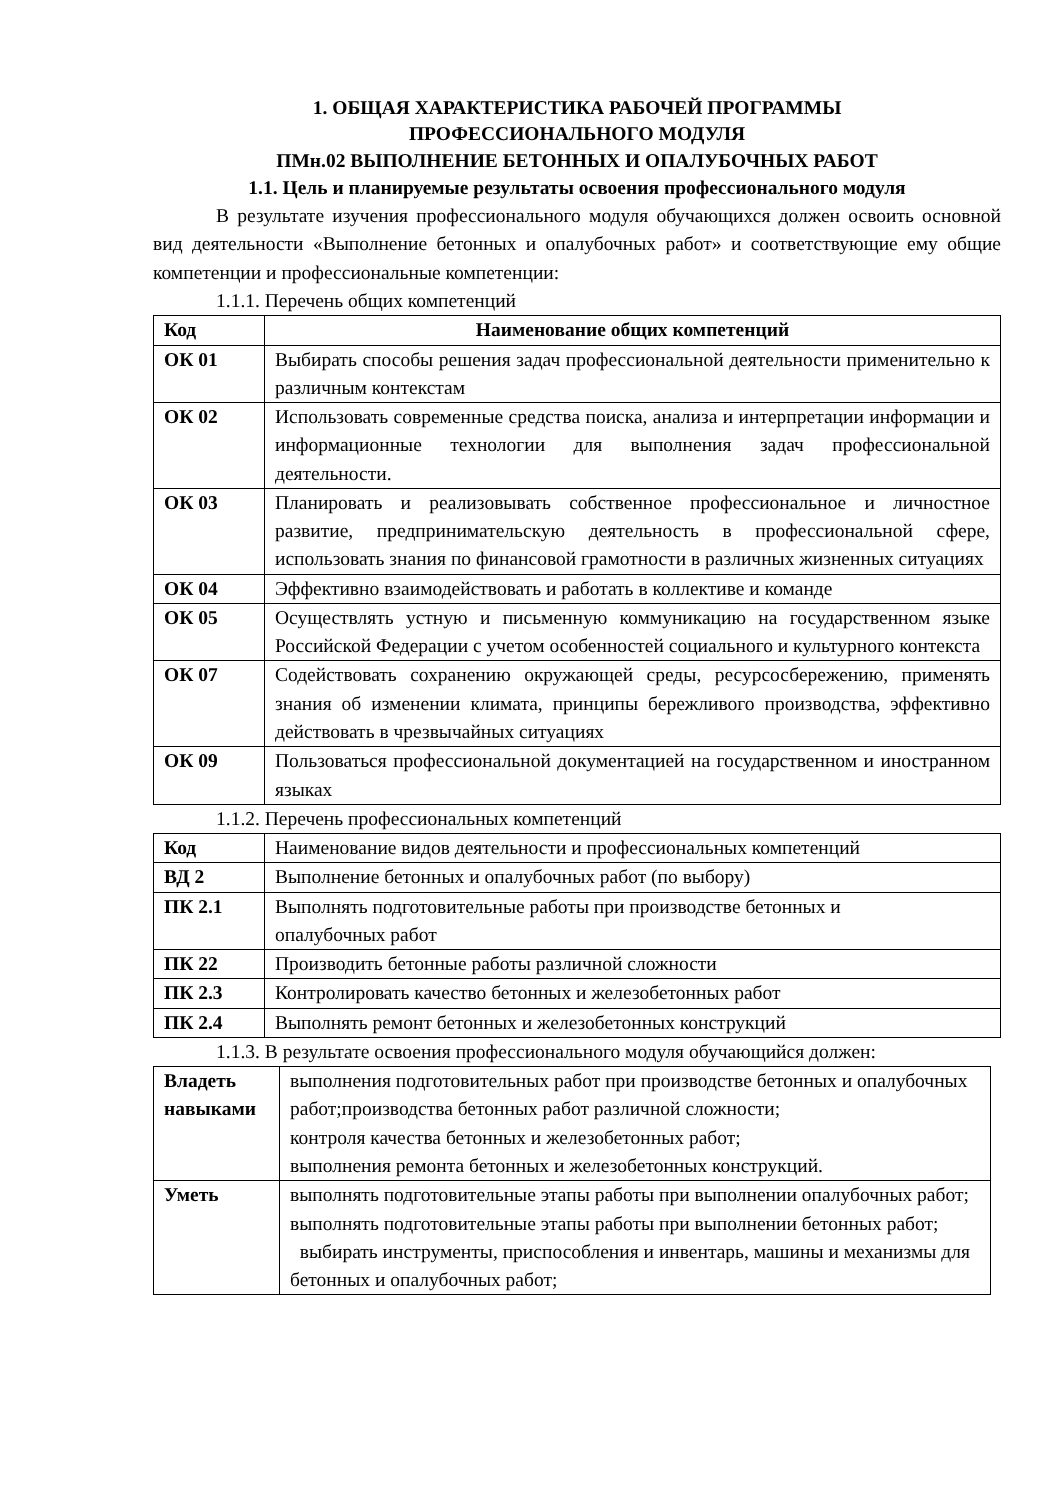1. ОБЩАЯ ХАРАКТЕРИСТИКА РАБОЧЕЙ ПРОГРАММЫ
ПРОФЕССИОНАЛЬНОГО МОДУЛЯ
ПМн.02 ВЫПОЛНЕНИЕ БЕТОННЫХ И ОПАЛУБОЧНЫХ РАБОТ
1.1. Цель и планируемые результаты освоения профессионального модуля
В результате изучения профессионального модуля обучающихся должен освоить основной вид деятельности «Выполнение бетонных и опалубочных работ» и соответствующие ему общие компетенции и профессиональные компетенции:
1.1.1. Перечень общих компетенций
| Код | Наименование общих компетенций |
| --- | --- |
| ОК 01 | Выбирать способы решения задач профессиональной деятельности применительно к различным контекстам |
| ОК 02 | Использовать современные средства поиска, анализа и интерпретации информации и информационные технологии для выполнения задач профессиональной деятельности. |
| ОК 03 | Планировать и реализовывать собственное профессиональное и личностное развитие, предпринимательскую деятельность в профессиональной сфере, использовать знания по финансовой грамотности в различных жизненных ситуациях |
| ОК 04 | Эффективно взаимодействовать и работать в коллективе и команде |
| ОК 05 | Осуществлять устную и письменную коммуникацию на государственном языке Российской Федерации с учетом особенностей социального и культурного контекста |
| ОК 07 | Содействовать сохранению окружающей среды, ресурсосбережению, применять знания об изменении климата, принципы бережливого производства, эффективно действовать в чрезвычайных ситуациях |
| ОК 09 | Пользоваться профессиональной документацией на государственном и иностранном языках |
1.1.2. Перечень профессиональных компетенций
| Код | Наименование видов деятельности и профессиональных компетенций |
| ВД 2 | Выполнение бетонных и опалубочных работ (по выбору) |
| ПК 2.1 | Выполнять подготовительные работы при производстве бетонных и опалубочных работ |
| ПК 22 | Производить бетонные работы различной сложности |
| ПК 2.3 | Контролировать качество бетонных и железобетонных работ |
| ПК 2.4 | Выполнять ремонт бетонных и железобетонных конструкций |
1.1.3. В результате освоения профессионального модуля обучающийся должен:
| Владеть навыками | выполнения подготовительных работ при производстве бетонных и опалубочных работ;производства бетонных работ различной сложности; контроля качества бетонных и железобетонных работ; выполнения ремонта бетонных и железобетонных конструкций. |
| Уметь | выполнять подготовительные этапы работы при выполнении опалубочных работ; выполнять подготовительные этапы работы при выполнении бетонных работ; выбирать инструменты, приспособления и инвентарь, машины и механизмы для бетонных и опалубочных работ; |